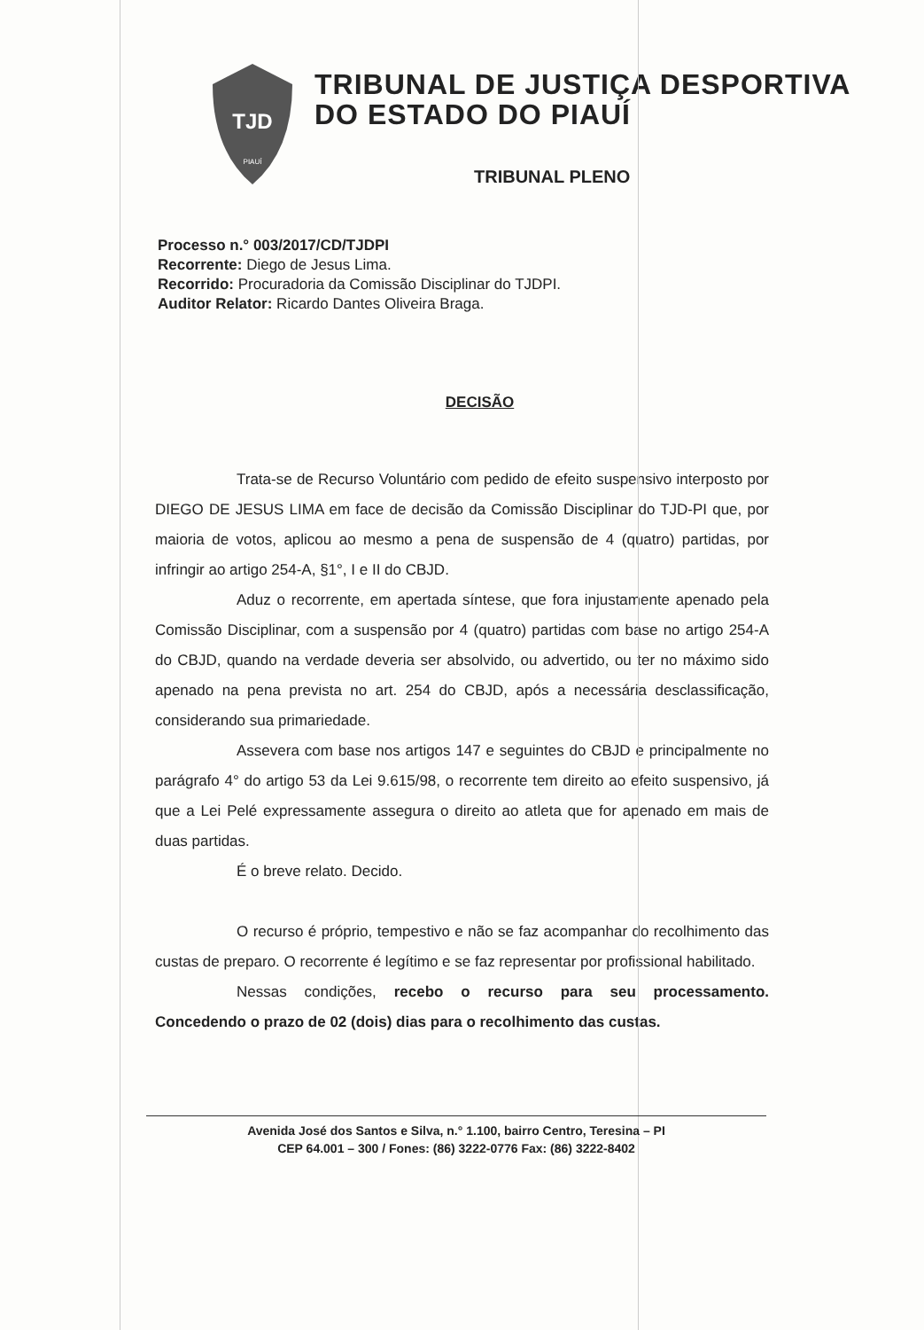TJD
PIAUÍ
TRIBUNAL DE JUSTIÇA DESPORTIVA
DO ESTADO DO PIAUÍ
TRIBUNAL PLENO
Processo n.° 003/2017/CD/TJDPI
Recorrente: Diego de Jesus Lima.
Recorrido: Procuradoria da Comissão Disciplinar do TJDPI.
Auditor Relator: Ricardo Dantes Oliveira Braga.
DECISÃO
Trata-se de Recurso Voluntário com pedido de efeito suspensivo interposto por DIEGO DE JESUS LIMA em face de decisão da Comissão Disciplinar do TJD-PI que, por maioria de votos, aplicou ao mesmo a pena de suspensão de 4 (quatro) partidas, por infringir ao artigo 254-A, §1°, I e II do CBJD.
Aduz o recorrente, em apertada síntese, que fora injustamente apenado pela Comissão Disciplinar, com a suspensão por 4 (quatro) partidas com base no artigo 254-A do CBJD, quando na verdade deveria ser absolvido, ou advertido, ou ter no máximo sido apenado na pena prevista no art. 254 do CBJD, após a necessária desclassificação, considerando sua primariedade.
Assevera com base nos artigos 147 e seguintes do CBJD e principalmente no parágrafo 4° do artigo 53 da Lei 9.615/98, o recorrente tem direito ao efeito suspensivo, já que a Lei Pelé expressamente assegura o direito ao atleta que for apenado em mais de duas partidas.
É o breve relato. Decido.
O recurso é próprio, tempestivo e não se faz acompanhar do recolhimento das custas de preparo. O recorrente é legítimo e se faz representar por profissional habilitado.
Nessas condições, recebo o recurso para seu processamento. Concedendo o prazo de 02 (dois) dias para o recolhimento das custas.
Avenida José dos Santos e Silva, n.° 1.100, bairro Centro, Teresina – PI
CEP 64.001 – 300 / Fones: (86) 3222-0776 Fax: (86) 3222-8402